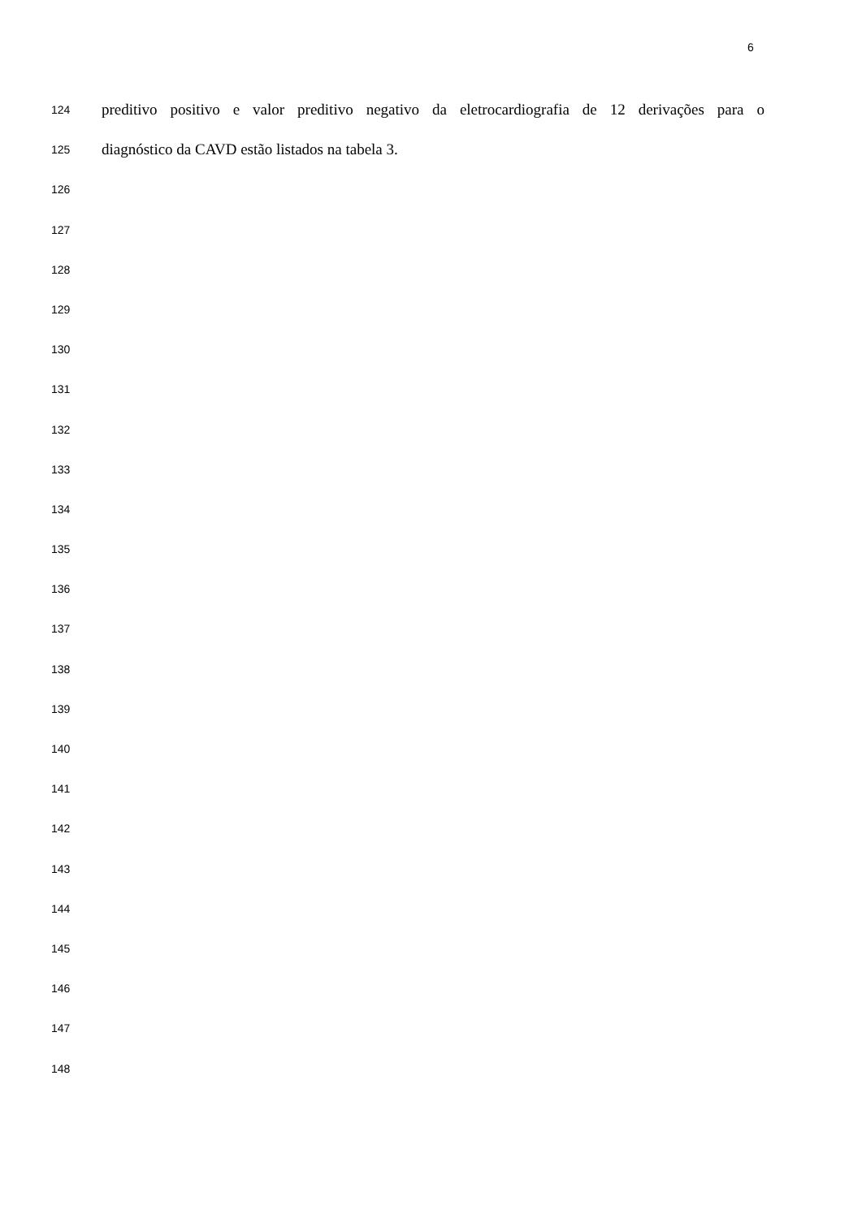6
124 preditivo positivo e valor preditivo negativo da eletrocardiografia de 12 derivações para o
125 diagnóstico da CAVD estão listados na tabela 3.
126
127
128
129
130
131
132
133
134
135
136
137
138
139
140
141
142
143
144
145
146
147
148